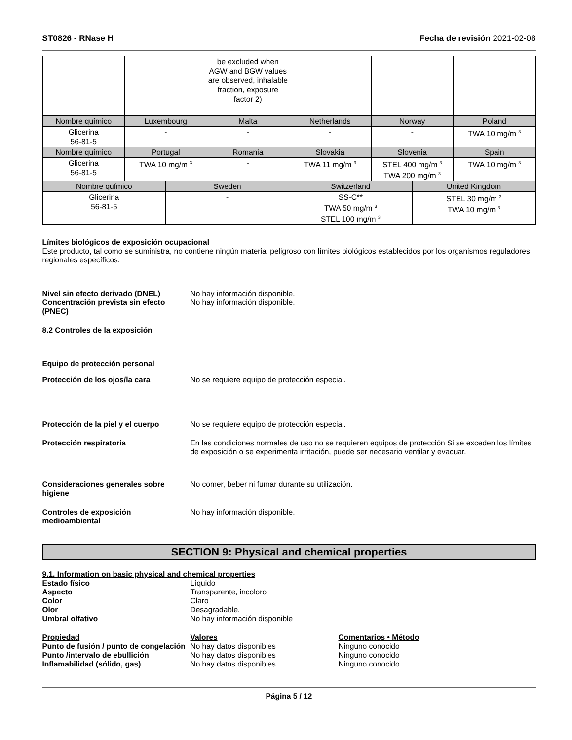ST0826 - RNase H Fecha de revisión 2021-02-08
| | | be excluded when AGW and BGW values are observed, inhalable fraction, exposure factor 2) | | | |
| Nombre químico | Luxembourg | Malta | Netherlands | Norway | Poland |
| Glicerina 56-81-5 | - | - | - | - | TWA 10 mg/m <sup>3</sup> |
| Nombre químico | Portugal | Romania | Slovakia | Slovenia | Spain |
| Glicerina 56-81-5 | TWA 10 mg/m <sup>3</sup> | - | TWA 11 mg/m <sup>3</sup> | STEL 400 mg/m <sup>3</sup> TWA 200 mg/m <sup>3</sup> | TWA 10 mg/m <sup>3</sup> |
| Nombre químico | Sweden | Switzerland | United Kingdom |
| --- | --- | --- | --- |
| Glicerina 56-81-5 | - | SS-C** TWA 50 mg/m <sup>3</sup> STEL 100 mg/m <sup>3</sup> | STEL 30 mg/m <sup>3</sup> TWA 10 mg/m <sup>3</sup> |
Límites biológicos de exposición ocupacional
Este producto, tal como se suministra, no contiene ningún material peligroso con límites biológicos establecidos por los organismos reguladores regionales específicos.
Nivel sin efecto derivado (DNEL) No hay información disponible.
Concentración prevista sin efecto (PNEC)
No hay información disponible.
8.2 Controles de la exposición
Equipo de protección personal
Protección de los ojos/la cara No se requiere equipo de protección especial.
Protección de la piel y el cuerpo
No se requiere equipo de protección especial.
Protección respiratoria En las condiciones normales de uso no se requieren equipos de protección Si se exceden los límites de exposición o se experimenta irritación, puede ser necesario ventilar y evacuar.
Consideraciones generales sobre higiene
No comer, beber ni fumar durante su utilización.
Controles de exposición medioambiental
No hay información disponible.
SECTION 9: Physical and chemical properties
9.1. Information on basic physical and chemical properties
Estado físico Líquido
Aspecto Transparente, incoloro
Color Claro
Olor Desagradable.
Umbral olfativo No hay información disponible
Propiedad Valores Comentarios • Método
Punto de fusión / punto de congelación
No hay datos disponibles Ninguno conocido
Punto /intervalo de ebullición No hay datos disponibles Ninguno conocido
Inflamabilidad (sólido, gas) No hay datos disponibles Ninguno conocido
Página 5 / 12